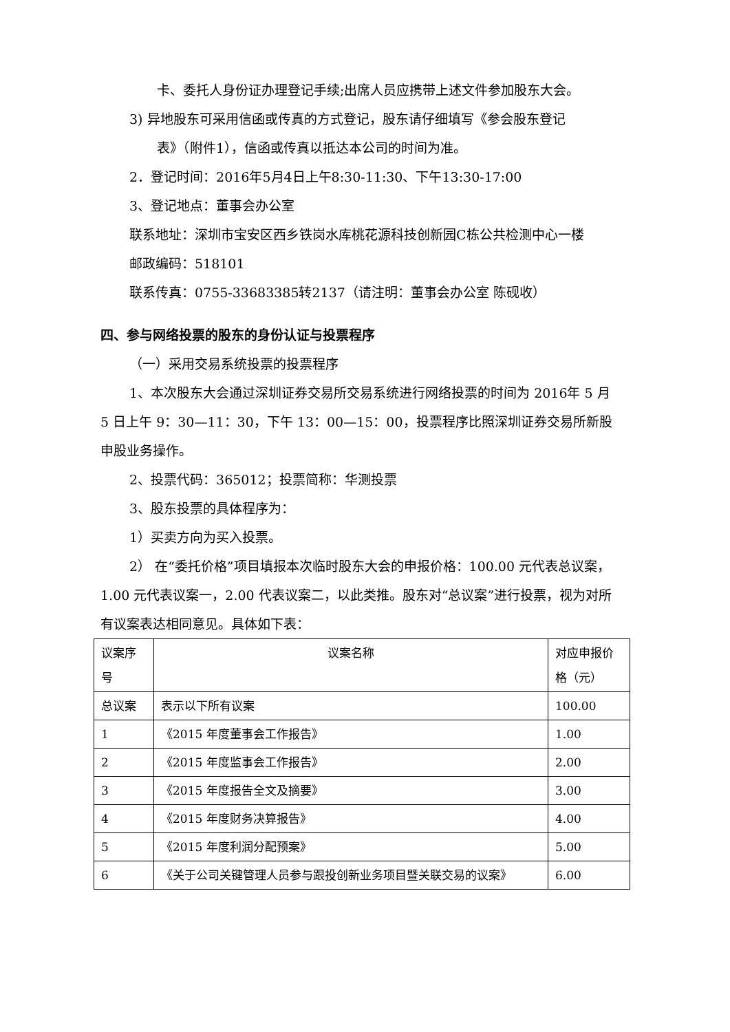卡、委托人身份证办理登记手续;出席人员应携带上述文件参加股东大会。
3) 异地股东可采用信函或传真的方式登记，股东请仔细填写《参会股东登记
表》（附件1），信函或传真以抵达本公司的时间为准。
2．登记时间：2016年5月4日上午8:30-11:30、下午13:30-17:00
3、登记地点：董事会办公室
联系地址：深圳市宝安区西乡铁岗水库桃花源科技创新园C栋公共检测中心一楼
邮政编码：518101
联系传真：0755-33683385转2137（请注明：董事会办公室 陈砚收）
四、参与网络投票的股东的身份认证与投票程序
（一）采用交易系统投票的投票程序
1、本次股东大会通过深圳证券交易所交易系统进行网络投票的时间为 2016年 5 月 5 日上午 9：30—11：30，下午 13：00—15：00，投票程序比照深圳证券交易所新股申股业务操作。
2、投票代码：365012；投票简称：华测投票
3、股东投票的具体程序为：
1）买卖方向为买入投票。
2） 在“委托价格”项目填报本次临时股东大会的申报价格：100.00 元代表总议案，1.00 元代表议案一，2.00 代表议案二，以此类推。股东对“总议案”进行投票，视为对所有议案表达相同意见。具体如下表：
| 议案序号 | 议案名称 | 对应申报价格（元） |
| 总议案 | 表示以下所有议案 | 100.00 |
| 1 | 《2015 年度董事会工作报告》 | 1.00 |
| 2 | 《2015 年度监事会工作报告》 | 2.00 |
| 3 | 《2015 年度报告全文及摘要》 | 3.00 |
| 4 | 《2015 年度财务决算报告》 | 4.00 |
| 5 | 《2015 年度利润分配预案》 | 5.00 |
| 6 | 《关于公司关键管理人员参与跟投创新业务项目暨关联交易的议案》 | 6.00 |